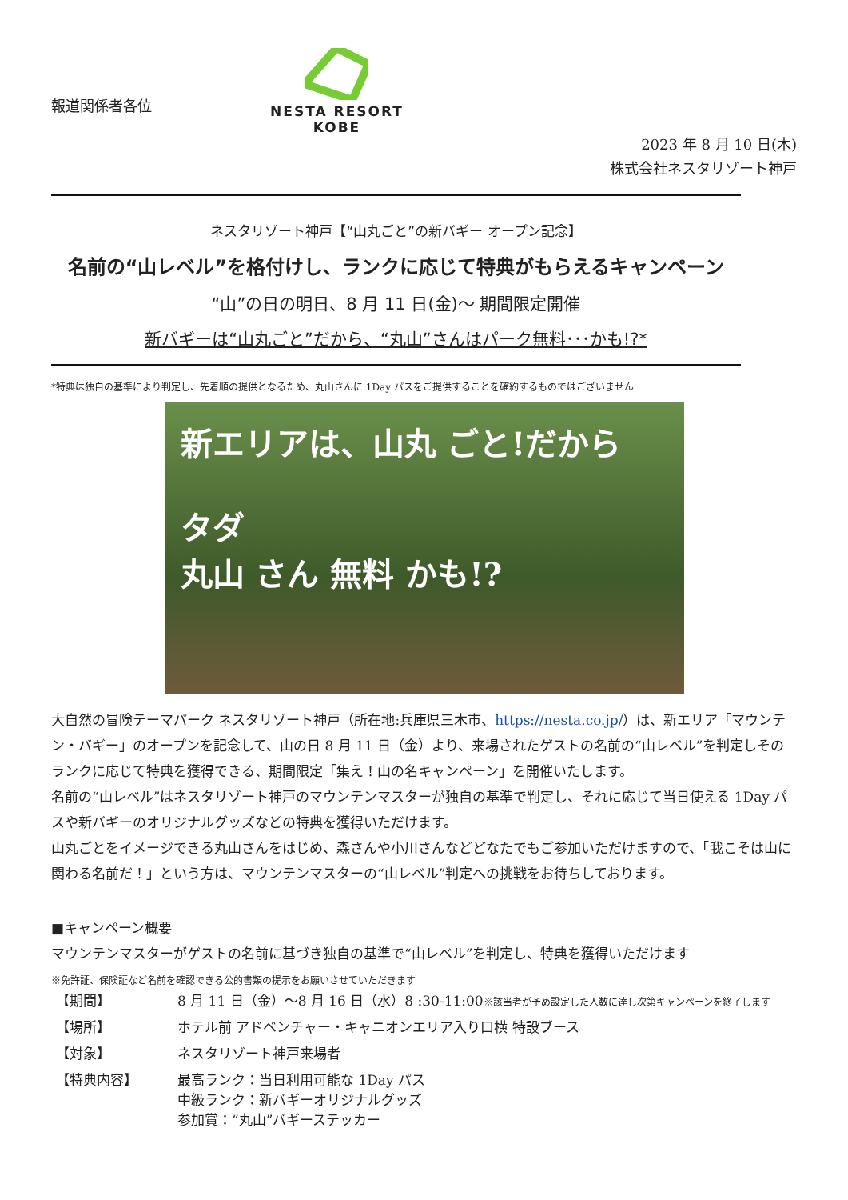報道関係者各位
NESTA RESORT
KOBE
2023 年 8 月 10 日(木)
株式会社ネスタリゾート神戸
ネスタリゾート神戸【“山丸ごと”の新バギー オープン記念】
名前の“山レベル”を格付けし、ランクに応じて特典がもらえるキャンペーン
“山”の日の明日、8 月 11 日(金)～ 期間限定開催
新バギーは“山丸ごと”だから、“丸山”さんはパーク無料･･･かも!?*
*特典は独自の基準により判定し、先着順の提供となるため、丸山さんに 1Day パスをご提供することを確約するものではございません
新エリアは、山丸 ごと!だから
タダ
丸山 さん 無料 かも!?
大自然の冒険テーマパーク ネスタリゾート神戸（所在地:兵庫県三木市、https://nesta.co.jp/）は、新エリア「マウンテン・バギー」のオープンを記念して、山の日 8 月 11 日（金）より、来場されたゲストの名前の“山レベル”を判定しそのランクに応じて特典を獲得できる、期間限定「集え！山の名キャンペーン」を開催いたします。
名前の“山レベル”はネスタリゾート神戸のマウンテンマスターが独自の基準で判定し、それに応じて当日使える 1Day パスや新バギーのオリジナルグッズなどの特典を獲得いただけます。
山丸ごとをイメージできる丸山さんをはじめ、森さんや小川さんなどどなたでもご参加いただけますので、「我こそは山に関わる名前だ！」という方は、マウンテンマスターの“山レベル”判定への挑戦をお待ちしております。
■キャンペーン概要
マウンテンマスターがゲストの名前に基づき独自の基準で“山レベル”を判定し、特典を獲得いただけます
※免許証、保険証など名前を確認できる公的書類の提示をお願いさせていただきます
| 【期間】 | 8 月 11 日（金）～8 月 16 日（水）8 :30-11:00 ※該当者が予め設定した人数に達し次第キャンペーンを終了します |
| 【場所】 | ホテル前 アドベンチャー・キャニオンエリア入り口横 特設ブース |
| 【対象】 | ネスタリゾート神戸来場者 |
| 【特典内容】 | 最高ランク：当日利用可能な 1Day パス 中級ランク：新バギーオリジナルグッズ 参加賞：“丸山”バギーステッカー |